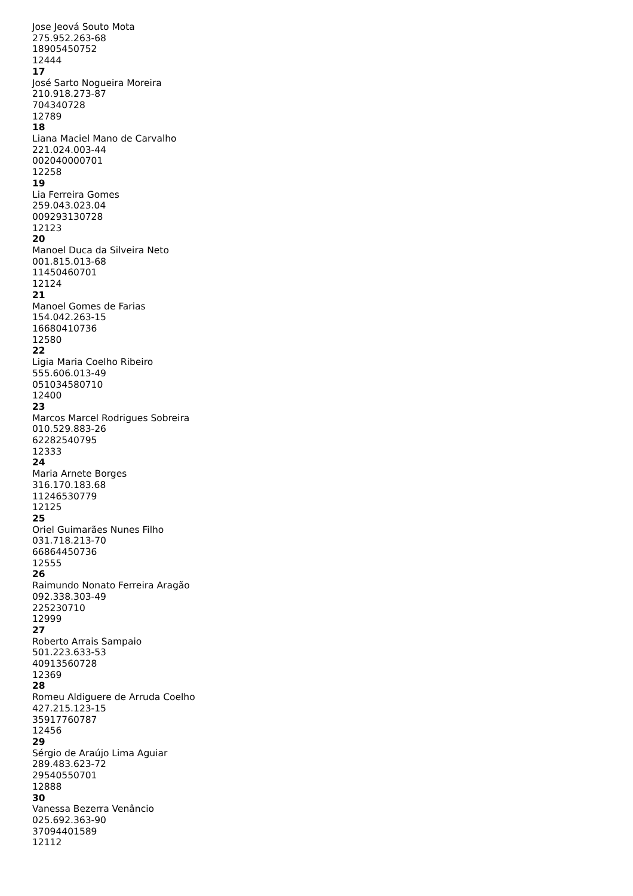Jose Jeová Souto Mota
275.952.263-68
18905450752
12444
17
José Sarto Nogueira Moreira
210.918.273-87
704340728
12789
18
Liana Maciel Mano de Carvalho
221.024.003-44
002040000701
12258
19
Lia Ferreira Gomes
259.043.023.04
009293130728
12123
20
Manoel Duca da Silveira Neto
001.815.013-68
11450460701
12124
21
Manoel Gomes de Farias
154.042.263-15
16680410736
12580
22
Ligia Maria Coelho Ribeiro
555.606.013-49
051034580710
12400
23
Marcos Marcel Rodrigues Sobreira
010.529.883-26
62282540795
12333
24
Maria Arnete Borges
316.170.183.68
11246530779
12125
25
Oriel Guimarães Nunes Filho
031.718.213-70
66864450736
12555
26
Raimundo Nonato Ferreira Aragão
092.338.303-49
225230710
12999
27
Roberto Arrais Sampaio
501.223.633-53
40913560728
12369
28
Romeu Aldiguere de Arruda Coelho
427.215.123-15
35917760787
12456
29
Sérgio de Araújo Lima Aguiar
289.483.623-72
29540550701
12888
30
Vanessa Bezerra Venâncio
025.692.363-90
37094401589
12112